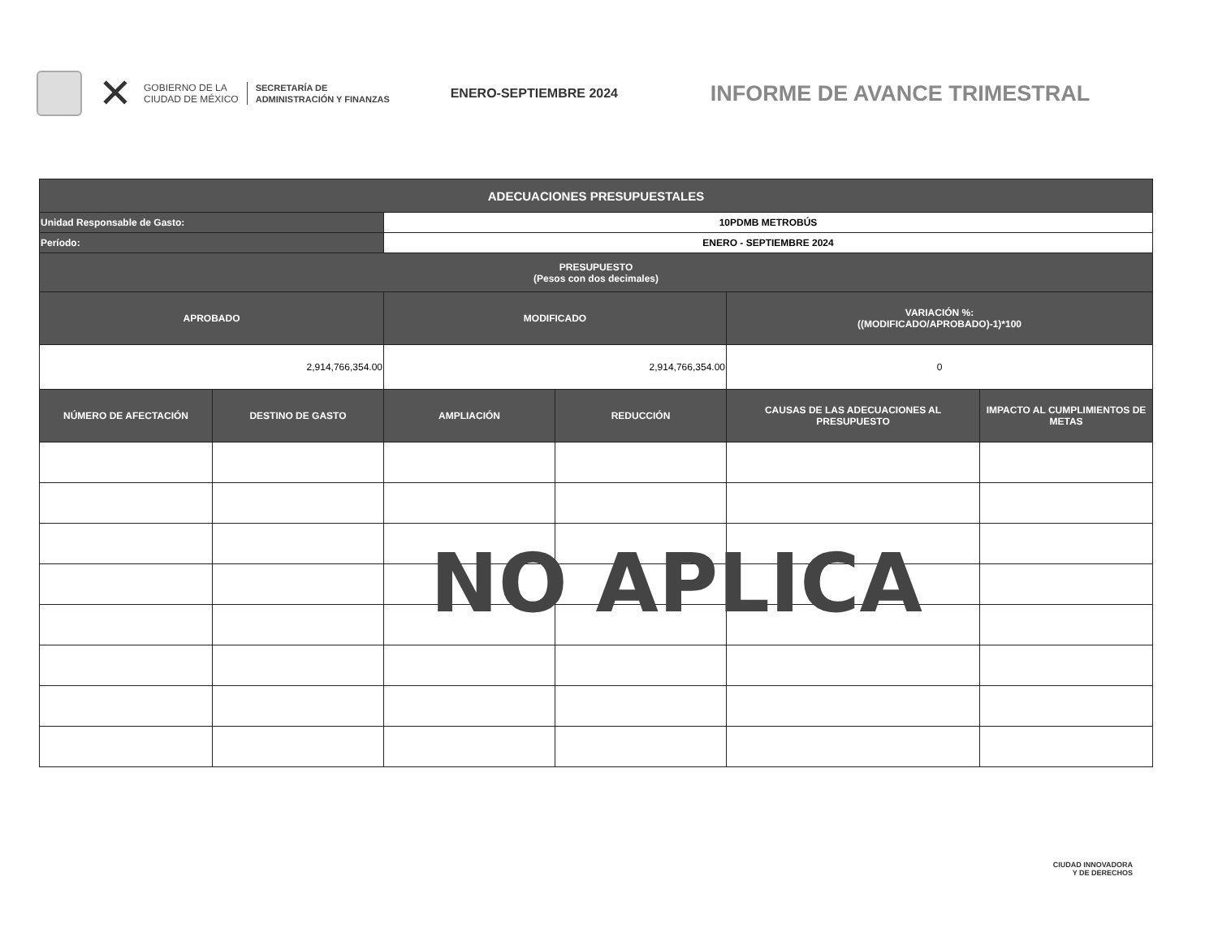✕
GOBIERNO DE LA
CIUDAD DE MÉXICO
SECRETARÍA DE
ADMINISTRACIÓN Y FINANZAS
ENERO-SEPTIEMBRE 2024
INFORME DE AVANCE TRIMESTRAL
| ADECUACIONES PRESUPUESTALES | | | | | |
| --- | --- | --- | --- | --- | --- |
| Unidad Responsable de Gasto: | | 10PDMB METROBÚS | | | |
| Período: | | ENERO - SEPTIEMBRE 2024 | | | |
| PRESUPUESTO (Pesos con dos decimales) | | | | | |
| APROBADO | | MODIFICADO | | VARIACIÓN %: ((MODIFICADO/APROBADO)-1)*100 | |
| 2,914,766,354.00 | | 2,914,766,354.00 | | 0 | |
| NÚMERO DE AFECTACIÓN | DESTINO DE GASTO | AMPLIACIÓN | REDUCCIÓN | CAUSAS DE LAS ADECUACIONES AL PRESUPUESTO | IMPACTO AL CUMPLIMIENTOS DE METAS |
NO APLICA
CIUDAD INNOVADORA
Y DE DERECHOS